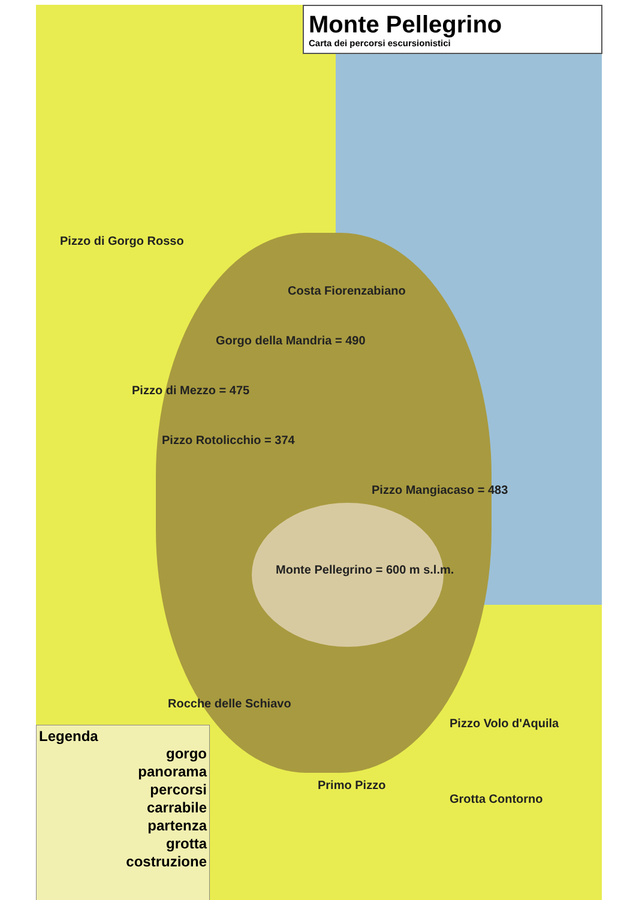Monte Pellegrino
Carta dei percorsi escursionistici
Pizzo di Gorgo Rosso
Costa Fiorenzabiano
Gorgo della Mandria = 490
Pizzo di Mezzo = 475
Pizzo Rotolicchio = 374
Pizzo Mangiacaso = 483
Monte Pellegrino = 600 m s.l.m.
Rocche delle Schiavo
Pizzo Volo d'Aquila
Primo Pizzo
Grotta Contorno
Legenda
gorgo
panorama
percorsi
carrabile
partenza
grotta
costruzione